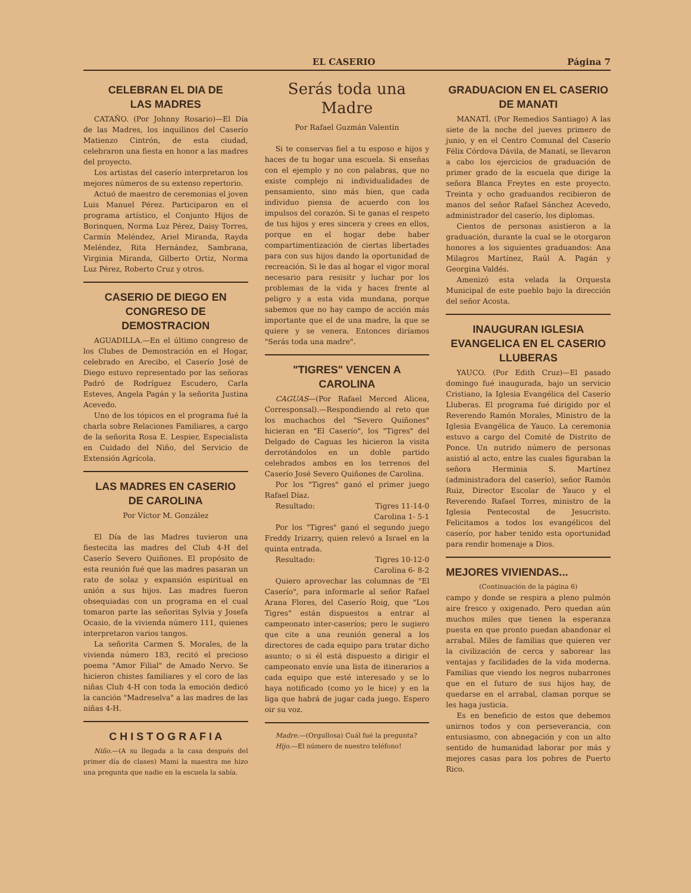EL CASERIO Página 7
CELEBRAN EL DIA DE
LAS MADRES
CATAÑO. (Por Johnny Rosario)—El Día de las Madres, los inquilinos del Caserío Matienzo Cintrón, de esta ciudad, celebraron una fiesta en honor a las madres del proyecto.
Los artistas del caserío interpretaron los mejores números de su extenso repertorio.
Actuó de maestro de ceremonias el joven Luis Manuel Pérez. Participaron en el programa artístico, el Conjunto Hijos de Borinquen, Norma Luz Pérez, Daisy Torres, Carmín Meléndez, Ariel Miranda, Rayda Meléndez, Rita Hernández, Sambrana, Virginia Miranda, Gilberto Ortiz, Norma Luz Pérez, Roberto Cruz y otros.
CASERIO DE DIEGO EN CONGRESO DE DEMOSTRACION
AGUADILLA.—En el último congreso de los Clubes de Demostración en el Hogar, celebrado en Arecibo, el Caserío José de Diego estuvo representado por las señoras Padró de Rodríguez Escudero, Carla Esteves, Angela Pagán y la señorita Justina Acevedo.
Uno de los tópicos en el programa fué la charla sobre Relaciones Familiares, a cargo de la señorita Rosa E. Lespier, Especialista en Cuidado del Niño, del Servicio de Extensión Agrícola.
LAS MADRES EN CASERIO
DE CAROLINA
Por Víctor M. González
El Día de las Madres tuvieron una fiestecita las madres del Club 4-H del Caserío Severo Quiñones. El propósito de esta reunión fué que las madres pasaran un rato de solaz y expansión espiritual en unión a sus hijos. Las madres fueron obsequiadas con un programa en el cual tomaron parte las señoritas Sylvia y Josefa Ocasio, de la vivienda número 111, quienes interpretaron varios tangos.
La señorita Carmen S. Morales, de la vivienda número 183, recitó el precioso poema "Amor Filial" de Amado Nervo. Se hicieron chistes familiares y el coro de las niñas Club 4-H con toda la emoción dedicó la canción "Madreselva" a las madres de las niñas 4-H.
C H I S T O G R A F I A
Niño.—(A su llegada a la casa después del primer día de clases) Mami la maestra me hizo una pregunta que nadie en la escuela la sabía.
Serás toda una
Madre
Por Rafael Guzmán Valentín
Si te conservas fiel a tu esposo e hijos y haces de tu hogar una escuela. Si enseñas con el ejemplo y no con palabras, que no existe complejo ni individualidades de pensamiento, sino más bien, que cada individuo piensa de acuerdo con los impulsos del corazón. Si te ganas el respeto de tus hijos y eres sincera y crees en ellos, porque en el hogar debe haber compartimentización de ciertas libertades para con sus hijos dando la oportunidad de recreación. Si le das al hogar el vigor moral necesario para resisitr y luchar por los problemas de la vida y haces frente al peligro y a esta vida mundana, porque sabemos que no hay campo de acción más importante que el de una madre, la que se quiere y se venera. Entonces diríamos "Serás toda una madre".
"TIGRES" VENCEN A CAROLINA
CAGUAS—(Por Rafael Merced Alicea, Corresponsal).—Respondiendo al reto que los muchachos del "Severo Quiñones" hicieran en "El Caserío", los "Tigres" del Delgado de Caguas les hicieron la visita derrotándolos en un doble partido celebrados ambos en los terrenos del Caserío José Severo Quiñones de Carolina.
Por los "Tigres" ganó el primer juego Rafael Díaz.
Resultado: Tigres 11-14-0
Carolina 1- 5-1
Por los "Tigres" ganó el segundo juego Freddy Irizarry, quien relevó a Israel en la quinta entrada.
Resultado: Tigres 10-12-0
Carolina 6- 8-2
Quiero aprovechar las columnas de "El Caserío", para informarle al señor Rafael Arana Flores, del Caserío Roig, que "Los Tigres" están dispuestos a entrar al campeonato inter-caseríos; pero le sugiero que cite a una reunión general a los directores de cada equipo para tratar dicho asunto; o si él está dispuesto a dirigir el campeonato envíe una lista de itinerarios a cada equipo que esté interesado y se lo haya notificado (como yo le hice) y en la liga que habrá de jugar cada juego. Espero oir su voz.
Madre.—(Orgullosa) Cuál fué la pregunta?
Hijo.—El número de nuestro teléfono!
GRADUACION EN EL CASERIO
DE MANATI
MANATÍ. (Por Remedios Santiago) A las siete de la noche del jueves primero de junio, y en el Centro Comunal del Caserío Félix Córdova Dávila, de Manatí, se llevaron a cabo los ejercicios de graduación de primer grado de la escuela que dirige la señora Blanca Freytes en este proyecto. Treinta y ocho graduandos recibieron de manos del señor Rafael Sánchez Acevedo, administrador del caserío, los diplomas.
Cientos de personas asistieron a la graduación, durante la cual se le otorgaron honores a los siguientes graduandos: Ana Milagros Martínez, Raúl A. Pagán y Georgina Valdés.
Amenizó esta velada la Orquesta Municipal de este pueblo bajo la dirección del señor Acosta.
INAUGURAN IGLESIA EVANGELICA EN EL CASERIO LLUBERAS
YAUCO. (Por Edith Cruz)—El pasado domingo fué inaugurada, bajo un servicio Cristiano, la Iglesia Evangélica del Caserío Lluberas. El programa fué dirigido por el Reverendo Ramón Morales, Ministro de la Iglesia Evangélica de Yauco. La ceremonia estuvo a cargo del Comité de Distrito de Ponce. Un nutrido número de personas asistió al acto, entre las cuales figuraban la señora Herminia S. Martínez (administradora del caserío), señor Ramón Ruiz, Director Escolar de Yauco y el Reverendo Rafael Torres, ministro de la Iglesia Pentecostal de Jesucristo. Felicitamos a todos los evangélicos del caserío, por haber tenido esta oportunidad para rendir homenaje a Dios.
MEJORES VIVIENDAS...
(Continuación de la página 6)
campo y donde se respira a pleno pulmón aire fresco y oxigenado. Pero quedan aún muchos miles que tienen la esperanza puesta en que pronto puedan abandonar el arrabal. Miles de familias que quieren ver la civilización de cerca y saborear las ventajas y facilidades de la vida moderna. Familias que viendo los negros nubarrones que en el futuro de sus hijos hay, de quedarse en el arrabal, claman porque se les haga justicia.
Es en beneficio de estos que debemos unirnos todos y con perseverancia, con entusiasmo, con abnegación y con un alto sentido de humanidad laborar por más y mejores casas para los pobres de Puerto Rico.